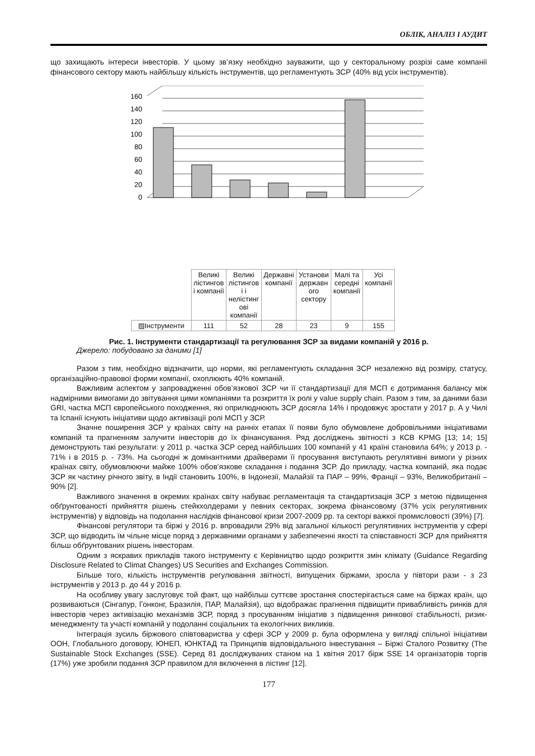ОБЛІК, АНАЛІЗ І АУДИТ
що захищають інтереси інвесторів. У цьому зв’язку необхідно зауважити, що у секторальному розрізі саме компанії фінансового сектору мають найбільшу кількість інструментів, що регламентують ЗСР (40% від усіх інструментів).
160
140
120
100
80
60
40
20
0
| | Великі лістингов і компанії | Великі лістингов і і нелістинг ові компанії | Державні компанії | Установи державн ого сектору | Малі та середні компанії | Усі компанії |
| ▨Інструменти | 111 | 52 | 28 | 23 | 9 | 155 |
Рис. 1. Інструменти стандартизації та регулювання ЗСР за видами компаній у 2016 р.
Джерело: побудовано за даними [1]
Разом з тим, необхідно відзначити, що норми, які регламентують складання ЗСР незалежно від розміру, статусу, організаційно-правової форми компанії, охоплюють 40% компаній.
Важливим аспектом у запровадженні обов’язкової ЗСР чи її стандартизації для МСП є дотримання балансу між надмірними вимогами до звітування цими компаніями та розкриття їх ролі у value supply chain. Разом з тим, за даними бази GRI, частка МСП європейського походження, які оприлюднюють ЗСР досягла 14% і продовжує зростати у 2017 р. А у Чилі та Іспанії існують ініціативи щодо активізації ролі МСП у ЗСР.
Значне поширення ЗСР у країнах світу на ранніх етапах її появи було обумовлене добровільними ініціативами компаній та прагненням залучити інвесторів до їх фінансування. Ряд досліджень звітності з КСВ KPMG [13; 14; 15] демонструють такі результати: у 2011 р. частка ЗСР серед найбільших 100 компаній у 41 країні становила 64%; у 2013 р. - 71% і в 2015 р. - 73%. На сьогодні ж домінантними драйверами її просування виступають регулятивні вимоги у різних країнах світу, обумовлюючи майже 100% обов’язкове складання і подання ЗСР. До прикладу, частка компаній, яка подає ЗСР як частину річного звіту, в Індії становить 100%, в Індонезії, Малайзії та ПАР – 99%, Франції – 93%, Великобританії – 90% [2].
Важливого значення в окремих країнах світу набуває регламентація та стандартизація ЗСР з метою підвищення обґрунтованості прийняття рішень стейкхолдерами у певних секторах, зокрема фінансовому (37% усіх регулятивних інструментів) у відповідь на подолання наслідків фінансової кризи 2007-2009 рр. та секторі важкої промисловості (39%) [7].
Фінансові регулятори та біржі у 2016 р. впровадили 29% від загальної кількості регулятивних інструментів у сфері ЗСР, що відводить їм чільне місце поряд з державними органами у забезпеченні якості та співставності ЗСР для прийняття більш обґрунтованих рішень інвесторам.
Одним з яскравих прикладів такого інструменту є Керівництво щодо розкриття змін клімату (Guidance Regarding Disclosure Related to Climat Changes) US Securities and Exchanges Commission.
Більше того, кількість інструментів регулювання звітності, випущених біржами, зросла у півтори рази - з 23 інструментів у 2013 р. до 44 у 2016 р.
На особливу увагу заслуговує той факт, що найбільш суттєве зростання спостерігається саме на біржах країн, що розвиваються (Сінгапур, Гонконг, Бразилія, ПАР, Малайзія), що відображає прагнення підвищити привабливість ринків для інвесторів через активізацію механізмів ЗСР, поряд з просуванням ініціатив з підвищення ринкової стабільності, ризик-менеджменту та участі компаній у подоланні соціальних та екологічних викликів.
Інтеграція зусиль біржового співтовариства у сфері ЗСР у 2009 р. була оформлена у вигляді спільної ініціативи ООН, Глобального договору, ЮНЕП, ЮНКТАД та Принципів відповідального інвестування – Біржі Сталого Розвитку (The Sustainable Stock Exchanges (SSE). Серед 81 досліджуваних станом на 1 квітня 2017 бірж SSE 14 організаторів торгів (17%) уже зробили подання ЗСР правилом для включення в лістинг [12].
177